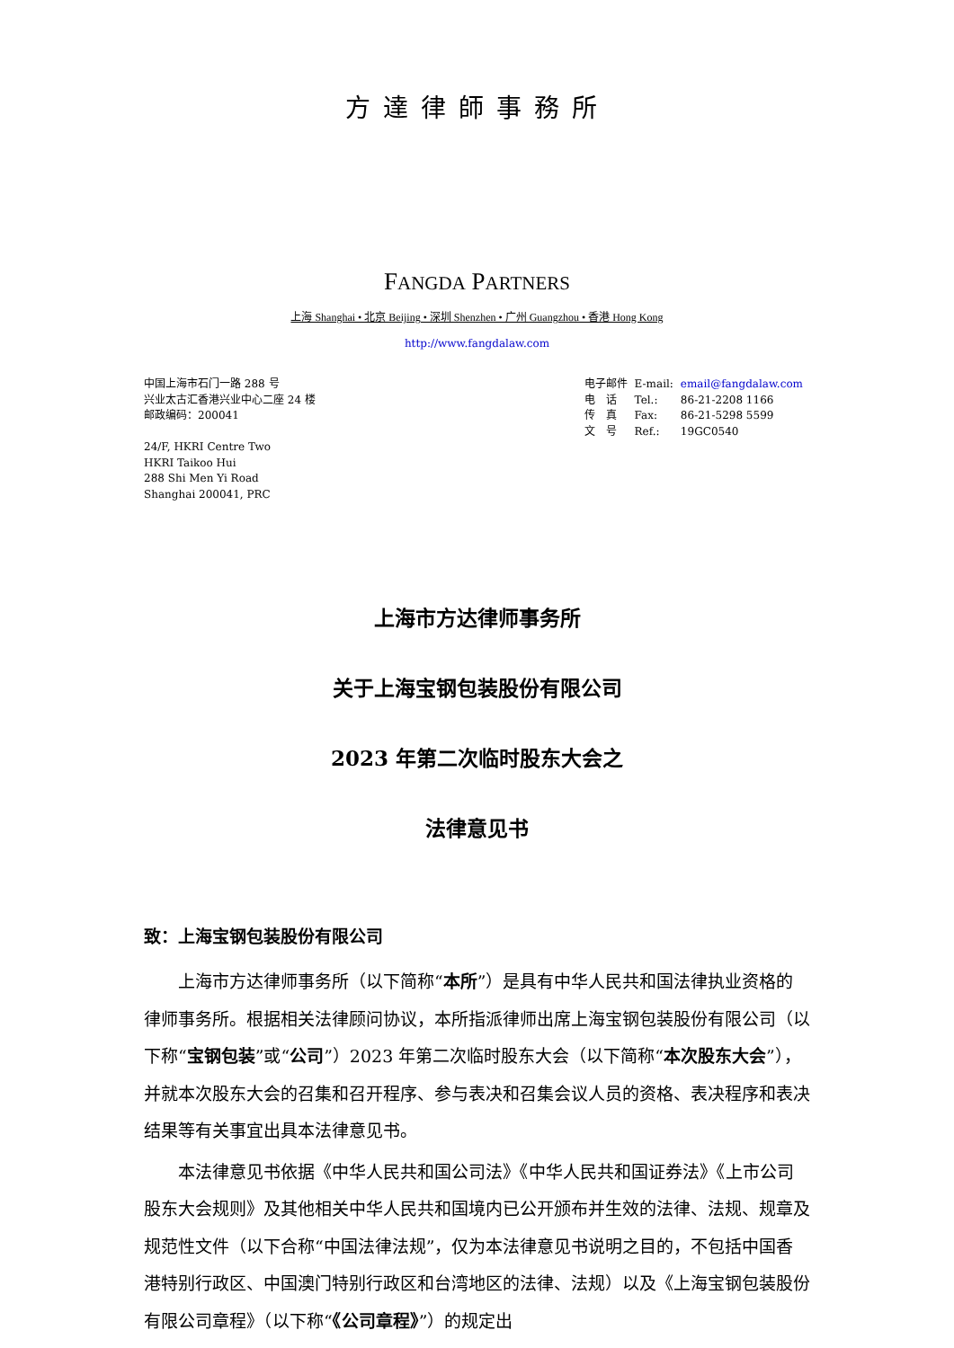方達律師事務所
FANGDA PARTNERS
上海 Shanghai • 北京 Beijing • 深圳 Shenzhen • 广州 Guangzhou • 香港 Hong Kong
http://www.fangdalaw.com
中国上海市石门一路 288 号
兴业太古汇香港兴业中心二座 24 楼
邮政编码：200041
24/F, HKRI Centre Two
HKRI Taikoo Hui
288 Shi Men Yi Road
Shanghai 200041, PRC
| 电子邮件 | E-mail: | email@fangdalaw.com |
| 电 话 | Tel.: | 86-21-2208 1166 |
| 传 真 | Fax: | 86-21-5298 5599 |
| 文 号 | Ref.: | 19GC0540 |
上海市方达律师事务所
关于上海宝钢包装股份有限公司
2023 年第二次临时股东大会之
法律意见书
致：上海宝钢包装股份有限公司
上海市方达律师事务所（以下简称“本所”）是具有中华人民共和国法律执业资格的律师事务所。根据相关法律顾问协议，本所指派律师出席上海宝钢包装股份有限公司（以下称“宝钢包装”或“公司”）2023 年第二次临时股东大会（以下简称“本次股东大会”），并就本次股东大会的召集和召开程序、参与表决和召集会议人员的资格、表决程序和表决结果等有关事宜出具本法律意见书。
本法律意见书依据《中华人民共和国公司法》《中华人民共和国证券法》《上市公司股东大会规则》及其他相关中华人民共和国境内已公开颁布并生效的法律、法规、规章及规范性文件（以下合称“中国法律法规”，仅为本法律意见书说明之目的，不包括中国香港特别行政区、中国澳门特别行政区和台湾地区的法律、法规）以及《上海宝钢包装股份有限公司章程》（以下称“《公司章程》”）的规定出